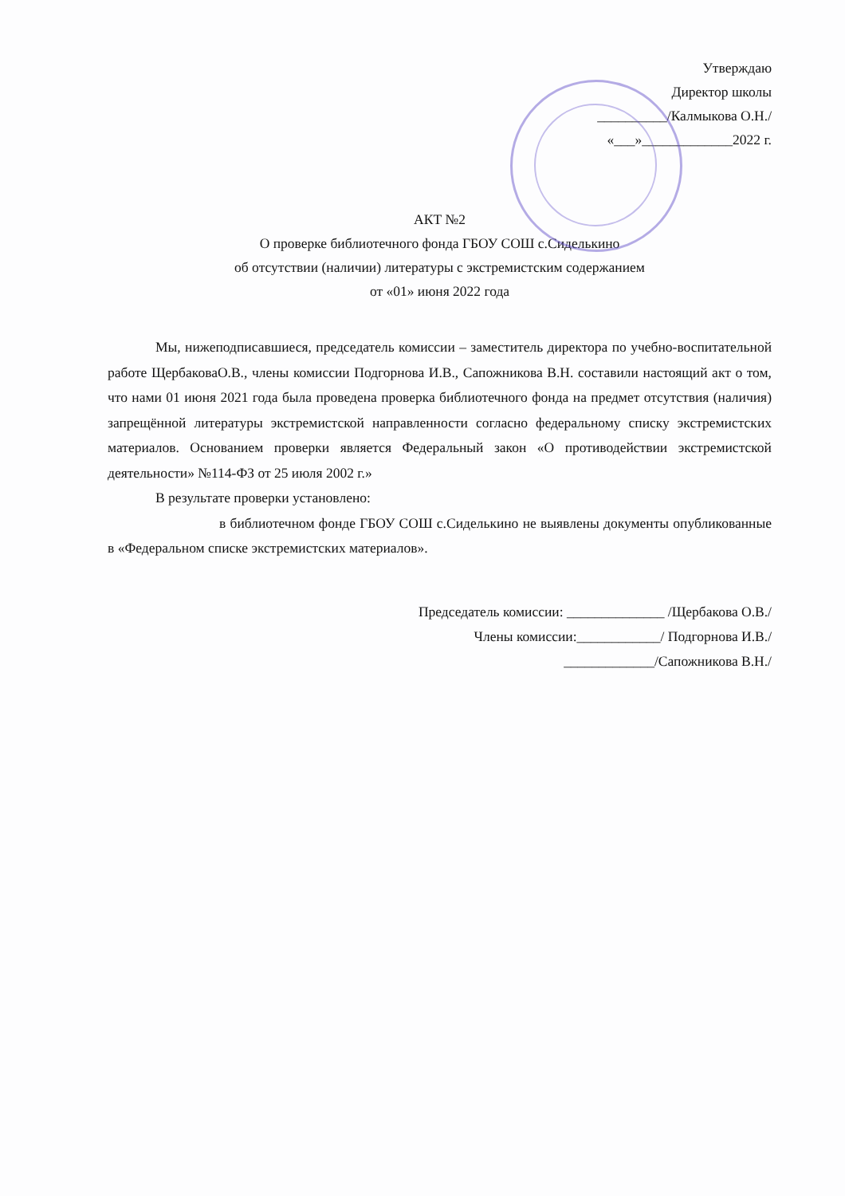Утверждаю
Директор школы
__________/Калмыкова О.Н./
«___»_____________2022 г.
АКТ №2
О проверке библиотечного фонда ГБОУ СОШ с.Сиделькино
об отсутствии (наличии) литературы с экстремистским содержанием
от «01» июня 2022 года
Мы, нижеподписавшиеся, председатель комиссии – заместитель директора по учебно-воспитательной работе ЩербаковаО.В., члены комиссии Подгорнова И.В., Сапожникова В.Н. составили настоящий акт о том, что нами 01 июня 2021 года была проведена проверка библиотечного фонда на предмет отсутствия (наличия) запрещённой литературы экстремистской направленности согласно федеральному списку экстремистских материалов. Основанием проверки является Федеральный закон «О противодействии экстремистской деятельности» №114-ФЗ от 25 июля 2002 г.»
В результате проверки установлено:
в библиотечном фонде ГБОУ СОШ с.Сиделькино не выявлены документы опубликованные в «Федеральном списке экстремистских материалов».
Председатель комиссии: ______________ /Щербакова О.В./
Члены комиссии:____________/ Подгорнова И.В./
_____________/Сапожникова В.Н./